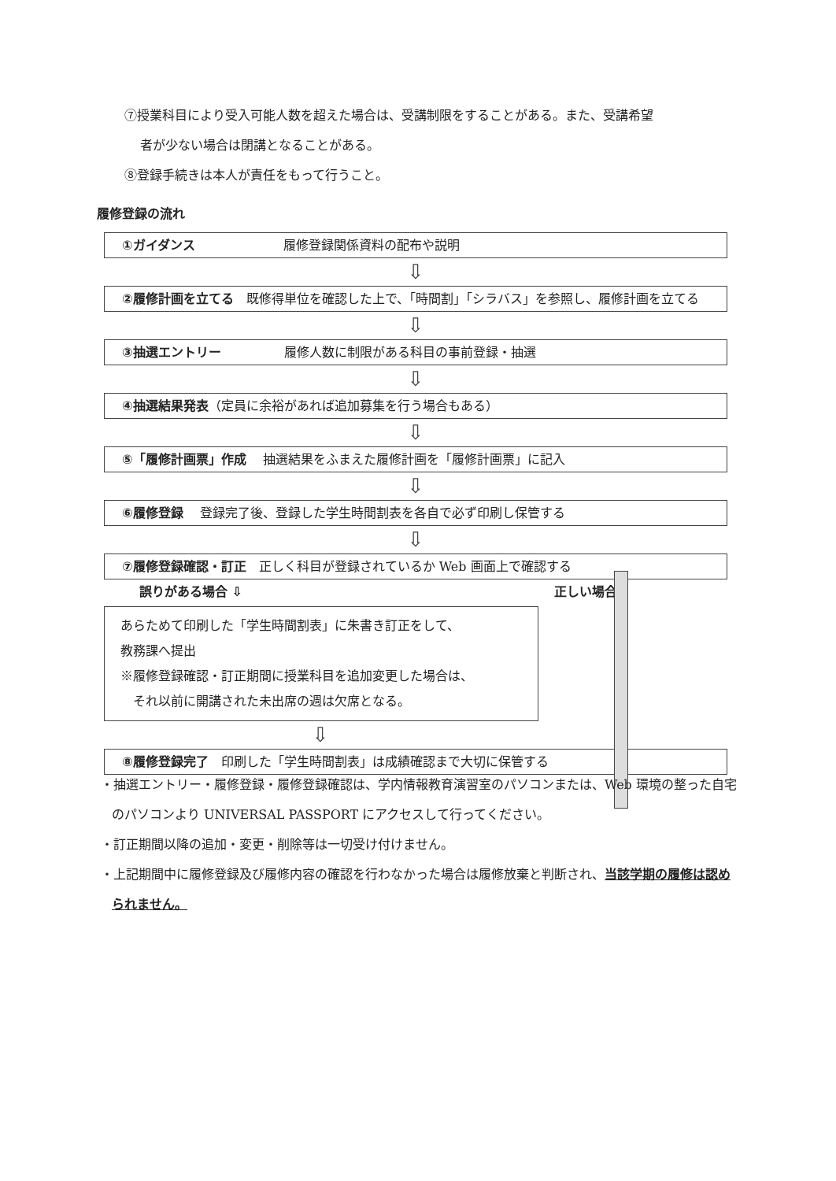⑦授業科目により受入可能人数を超えた場合は、受講制限をすることがある。また、受講希望
者が少ない場合は閉講となることがある。
⑧登録手続きは本人が責任をもって行うこと。
履修登録の流れ
①ガイダンス　　　　　　　履修登録関係資料の配布や説明
⇩
②履修計画を立てる　既修得単位を確認した上で、「時間割」「シラバス」を参照し、履修計画を立てる
⇩
③抽選エントリー　　　　　履修人数に制限がある科目の事前登録・抽選
⇩
④抽選結果発表（定員に余裕があれば追加募集を行う場合もある）
⇩
⑤「履修計画票」作成　 抽選結果をふまえた履修計画を「履修計画票」に記入
⇩
⑥履修登録　 登録完了後、登録した学生時間割表を各自で必ず印刷し保管する
⇩
⑦履修登録確認・訂正　正しく科目が登録されているか Web 画面上で確認する
誤りがある場合 ⇩ 正しい場合
あらためて印刷した「学生時間割表」に朱書き訂正をして、
教務課へ提出
※履修登録確認・訂正期間に授業科目を追加変更した場合は、
　それ以前に開講された未出席の週は欠席となる。
⇩
⑧履修登録完了　印刷した「学生時間割表」は成績確認まで大切に保管する
・抽選エントリー・履修登録・履修登録確認は、学内情報教育演習室のパソコンまたは、Web 環境の整った自宅のパソコンより UNIVERSAL PASSPORT にアクセスして行ってください。
・訂正期間以降の追加・変更・削除等は一切受け付けません。
・上記期間中に履修登録及び履修内容の確認を行わなかった場合は履修放棄と判断され、当該学期の履修は認められません。